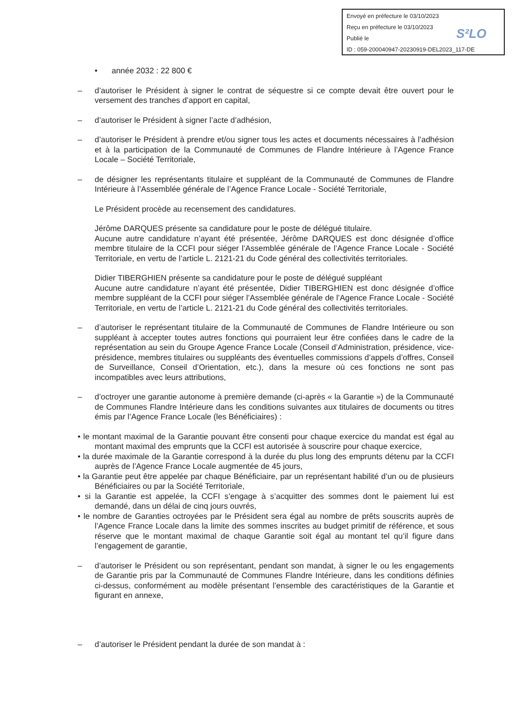Envoyé en préfecture le 03/10/2023
Reçu en préfecture le 03/10/2023
Publié le
ID : 059-200040947-20230919-DEL2023_117-DE
S²LO
• année 2032 : 22 800 €
– d’autoriser le Président à signer le contrat de séquestre si ce compte devait être ouvert pour le versement des tranches d’apport en capital,
– d’autoriser le Président à signer l’acte d’adhésion,
– d’autoriser le Président à prendre et/ou signer tous les actes et documents nécessaires à l’adhésion et à la participation de la Communauté de Communes de Flandre Intérieure à l’Agence France Locale – Société Territoriale,
– de désigner les représentants titulaire et suppléant de la Communauté de Communes de Flandre Intérieure à l’Assemblée générale de l’Agence France Locale - Société Territoriale,
Le Président procède au recensement des candidatures.
Jérôme DARQUES présente sa candidature pour le poste de délégué titulaire.
Aucune autre candidature n’ayant été présentée, Jérôme DARQUES est donc désignée d’office membre titulaire de la CCFI pour siéger l’Assemblée générale de l’Agence France Locale - Société Territoriale, en vertu de l’article L. 2121-21 du Code général des collectivités territoriales.
Didier TIBERGHIEN présente sa candidature pour le poste de délégué suppléant
Aucune autre candidature n’ayant été présentée, Didier TIBERGHIEN est donc désignée d’office membre suppléant de la CCFI pour siéger l’Assemblée générale de l’Agence France Locale - Société Territoriale, en vertu de l’article L. 2121-21 du Code général des collectivités territoriales.
– d’autoriser le représentant titulaire de la Communauté de Communes de Flandre Intérieure ou son suppléant à accepter toutes autres fonctions qui pourraient leur être confiées dans le cadre de la représentation au sein du Groupe Agence France Locale (Conseil d’Administration, présidence, vice-présidence, membres titulaires ou suppléants des éventuelles commissions d’appels d’offres, Conseil de Surveillance, Conseil d’Orientation, etc.), dans la mesure où ces fonctions ne sont pas incompatibles avec leurs attributions,
– d’octroyer une garantie autonome à première demande (ci-après « la Garantie ») de la Communauté de Communes Flandre Intérieure dans les conditions suivantes aux titulaires de documents ou titres émis par l’Agence France Locale (les Bénéficiaires) :
• le montant maximal de la Garantie pouvant être consenti pour chaque exercice du mandat est égal au montant maximal des emprunts que la CCFI est autorisée à souscrire pour chaque exercice,
• la durée maximale de la Garantie correspond à la durée du plus long des emprunts détenu par la CCFI auprès de l’Agence France Locale augmentée de 45 jours,
• la Garantie peut être appelée par chaque Bénéficiaire, par un représentant habilité d’un ou de plusieurs Bénéficiaires ou par la Société Territoriale,
• si la Garantie est appelée, la CCFI s’engage à s’acquitter des sommes dont le paiement lui est demandé, dans un délai de cinq jours ouvrés,
• le nombre de Garanties octroyées par le Président sera égal au nombre de prêts souscrits auprès de l’Agence France Locale dans la limite des sommes inscrites au budget primitif de référence, et sous réserve que le montant maximal de chaque Garantie soit égal au montant tel qu’il figure dans l’engagement de garantie,
– d’autoriser le Président ou son représentant, pendant son mandat, à signer le ou les engagements de Garantie pris par la Communauté de Communes Flandre Intérieure, dans les conditions définies ci-dessus, conformément au modèle présentant l’ensemble des caractéristiques de la Garantie et figurant en annexe,
– d’autoriser le Président pendant la durée de son mandat à :